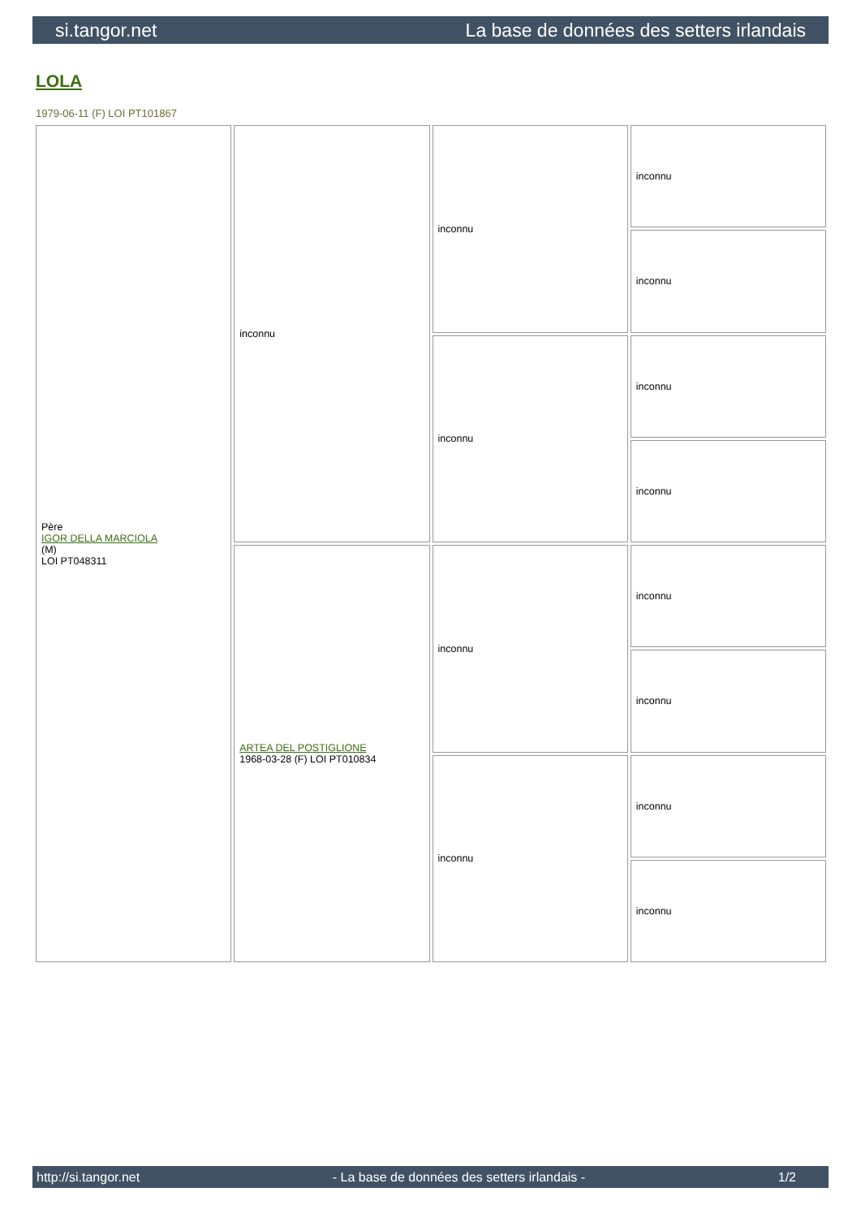si.tangor.net La base de données des setters irlandais
LOLA
1979-06-11 (F) LOI PT101867
| Père IGOR DELLA MARCIOLA (M) LOI PT048311 | inconnu | inconnu | inconnu |
| | | | inconnu |
| | | inconnu | inconnu |
| | | | inconnu |
| | ARTEA DEL POSTIGLIONE 1968-03-28 (F) LOI PT010834 | inconnu | inconnu |
| | | | inconnu |
| | | inconnu | inconnu |
| | | | inconnu |
http://si.tangor.net - La base de données des setters irlandais - 1/2